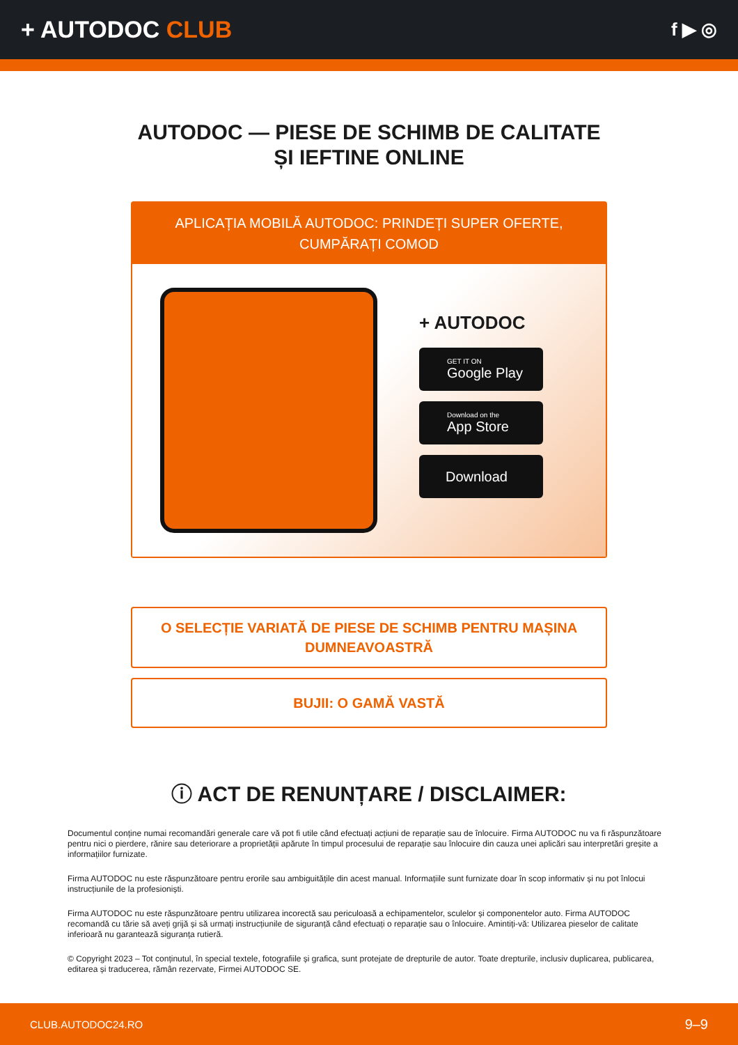+ AUTODOC CLUB
f ▶ ◎
AUTODOC — PIESE DE SCHIMB DE CALITATE ȘI IEFTINE ONLINE
APLICAȚIA MOBILĂ AUTODOC: PRINDEȚI SUPER OFERTE, CUMPĂRAȚI COMOD
+ AUTODOC
GET IT ON
Google Play
Download on the
App Store
Download
O SELECȚIE VARIATĂ DE PIESE DE SCHIMB PENTRU MAȘINA DUMNEAVOASTRĂ
BUJII: O GAMĂ VASTĂ
ⓘ ACT DE RENUNȚARE / DISCLAIMER:
Documentul conține numai recomandări generale care vă pot fi utile când efectuați acțiuni de reparație sau de înlocuire. Firma AUTODOC nu va fi răspunzătoare pentru nici o pierdere, rănire sau deteriorare a proprietății apărute în timpul procesului de reparație sau înlocuire din cauza unei aplicări sau interpretări greșite a informațiilor furnizate.
Firma AUTODOC nu este răspunzătoare pentru erorile sau ambiguitățile din acest manual. Informațiile sunt furnizate doar în scop informativ și nu pot înlocui instrucțiunile de la profesioniști.
Firma AUTODOC nu este răspunzătoare pentru utilizarea incorectă sau periculoasă a echipamentelor, sculelor și componentelor auto. Firma AUTODOC recomandă cu tărie să aveți grijă și să urmați instrucțiunile de siguranță când efectuați o reparație sau o înlocuire. Amintiți-vă: Utilizarea pieselor de calitate inferioară nu garantează siguranța rutieră.
© Copyright 2023 – Tot conținutul, în special textele, fotografiile și grafica, sunt protejate de drepturile de autor. Toate drepturile, inclusiv duplicarea, publicarea, editarea și traducerea, rămân rezervate, Firmei AUTODOC SE.
CLUB.AUTODOC24.RO 9–9